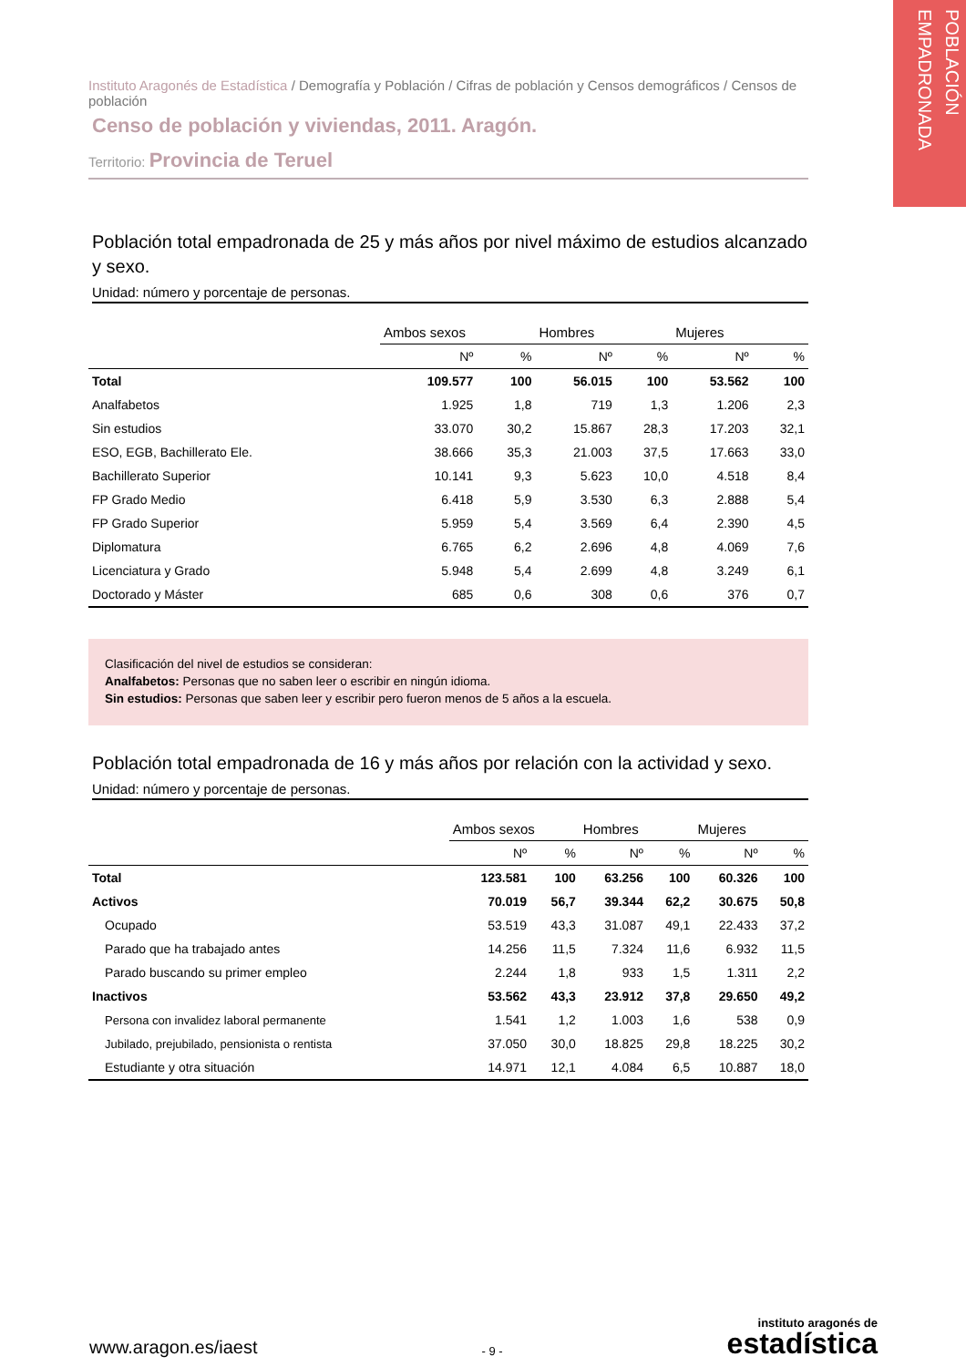POBLACIÓN EMPADRONADA
Instituto Aragonés de Estadística / Demografía y Población / Cifras de población y Censos demográficos / Censos de población
Censo de población y viviendas, 2011. Aragón.
Territorio: Provincia de Teruel
Población total empadronada de 25 y más años por nivel máximo de estudios alcanzado y sexo.
Unidad: número y porcentaje de personas.
| | Ambos sexos | | Hombres | | Mujeres | |
| --- | --- | --- | --- | --- | --- | --- |
| | Nº | % | Nº | % | Nº | % |
| Total | 109.577 | 100 | 56.015 | 100 | 53.562 | 100 |
| Analfabetos | 1.925 | 1,8 | 719 | 1,3 | 1.206 | 2,3 |
| Sin estudios | 33.070 | 30,2 | 15.867 | 28,3 | 17.203 | 32,1 |
| ESO, EGB, Bachillerato Ele. | 38.666 | 35,3 | 21.003 | 37,5 | 17.663 | 33,0 |
| Bachillerato Superior | 10.141 | 9,3 | 5.623 | 10,0 | 4.518 | 8,4 |
| FP Grado Medio | 6.418 | 5,9 | 3.530 | 6,3 | 2.888 | 5,4 |
| FP Grado Superior | 5.959 | 5,4 | 3.569 | 6,4 | 2.390 | 4,5 |
| Diplomatura | 6.765 | 6,2 | 2.696 | 4,8 | 4.069 | 7,6 |
| Licenciatura y Grado | 5.948 | 5,4 | 2.699 | 4,8 | 3.249 | 6,1 |
| Doctorado y Máster | 685 | 0,6 | 308 | 0,6 | 376 | 0,7 |
Clasificación del nivel de estudios se consideran:
Analfabetos: Personas que no saben leer o escribir en ningún idioma.
Sin estudios: Personas que saben leer y escribir pero fueron menos de 5 años a la escuela.
Población total empadronada de 16 y más años por relación con la actividad y sexo.
Unidad: número y porcentaje de personas.
| | Ambos sexos | | Hombres | | Mujeres | |
| --- | --- | --- | --- | --- | --- | --- |
| | Nº | % | Nº | % | Nº | % |
| Total | 123.581 | 100 | 63.256 | 100 | 60.326 | 100 |
| Activos | 70.019 | 56,7 | 39.344 | 62,2 | 30.675 | 50,8 |
| Ocupado | 53.519 | 43,3 | 31.087 | 49,1 | 22.433 | 37,2 |
| Parado que ha trabajado antes | 14.256 | 11,5 | 7.324 | 11,6 | 6.932 | 11,5 |
| Parado buscando su primer empleo | 2.244 | 1,8 | 933 | 1,5 | 1.311 | 2,2 |
| Inactivos | 53.562 | 43,3 | 23.912 | 37,8 | 29.650 | 49,2 |
| Persona con invalidez laboral permanente | 1.541 | 1,2 | 1.003 | 1,6 | 538 | 0,9 |
| Jubilado, prejubilado, pensionista o rentista | 37.050 | 30,0 | 18.825 | 29,8 | 18.225 | 30,2 |
| Estudiante y otra situación | 14.971 | 12,1 | 4.084 | 6,5 | 10.887 | 18,0 |
www.aragon.es/iaest
- 9 -
instituto aragonés de
estadística